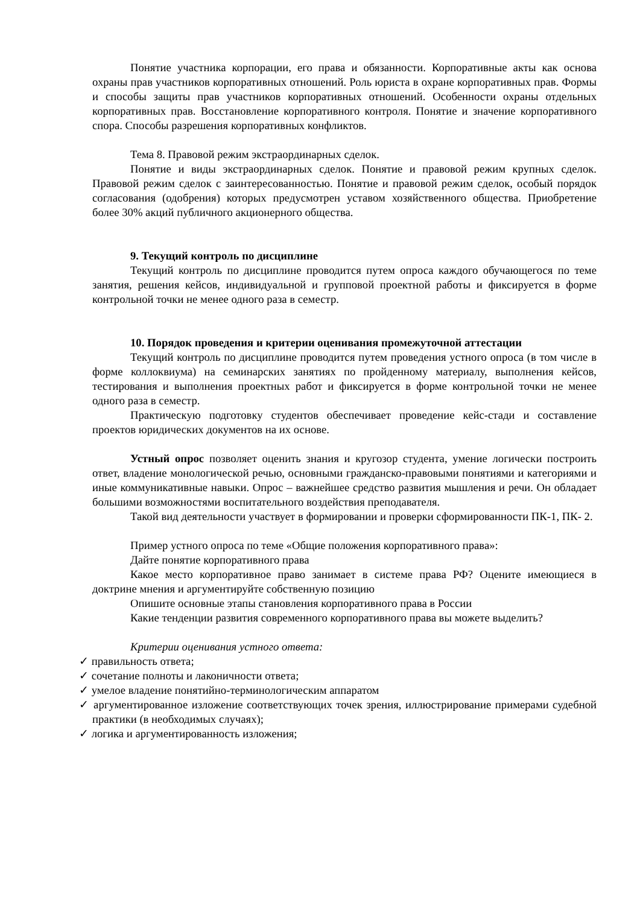Понятие участника корпорации, его права и обязанности. Корпоративные акты как основа охраны прав участников корпоративных отношений. Роль юриста в охране корпоративных прав. Формы и способы защиты прав участников корпоративных отношений. Особенности охраны отдельных корпоративных прав. Восстановление корпоративного контроля. Понятие и значение корпоративного спора. Способы разрешения корпоративных конфликтов.
Тема 8. Правовой режим экстраординарных сделок.
Понятие и виды экстраординарных сделок. Понятие и правовой режим крупных сделок. Правовой режим сделок с заинтересованностью. Понятие и правовой режим сделок, особый порядок согласования (одобрения) которых предусмотрен уставом хозяйственного общества. Приобретение более 30% акций публичного акционерного общества.
9. Текущий контроль по дисциплине
Текущий контроль по дисциплине проводится путем опроса каждого обучающегося по теме занятия, решения кейсов, индивидуальной и групповой проектной работы и фиксируется в форме контрольной точки не менее одного раза в семестр.
10. Порядок проведения и критерии оценивания промежуточной аттестации
Текущий контроль по дисциплине проводится путем проведения устного опроса (в том числе в форме коллоквиума) на семинарских занятиях по пройденному материалу, выполнения кейсов, тестирования и выполнения проектных работ и фиксируется в форме контрольной точки не менее одного раза в семестр.
Практическую подготовку студентов обеспечивает проведение кейс-стади и составление проектов юридических документов на их основе.
Устный опрос позволяет оценить знания и кругозор студента, умение логически построить ответ, владение монологической речью, основными гражданско-правовыми понятиями и категориями и иные коммуникативные навыки. Опрос – важнейшее средство развития мышления и речи. Он обладает большими возможностями воспитательного воздействия преподавателя.
Такой вид деятельности участвует в формировании и проверки сформированности ПК-1, ПК- 2.
Пример устного опроса по теме «Общие положения корпоративного права»:
Дайте понятие корпоративного права
Какое место корпоративное право занимает в системе права РФ? Оцените имеющиеся в доктрине мнения и аргументируйте собственную позицию
Опишите основные этапы становления корпоративного права в России
Какие тенденции развития современного корпоративного права вы можете выделить?
Критерии оценивания устного ответа:
✓ правильность ответа;
✓ сочетание полноты и лаконичности ответа;
✓ умелое владение понятийно-терминологическим аппаратом
✓ аргументированное изложение соответствующих точек зрения, иллюстрирование примерами судебной практики (в необходимых случаях);
✓ логика и аргументированность изложения;